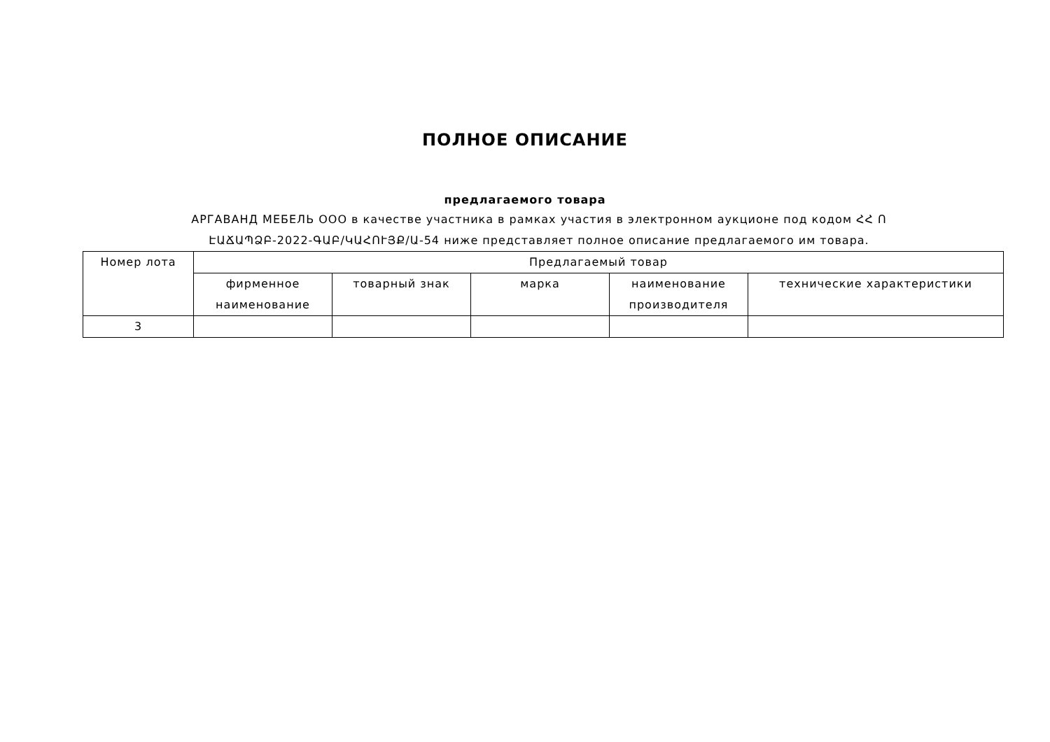ПОЛНОЕ ОПИСАНИЕ
предлагаемого товара
АРГАВАНД МЕБЕЛЬ ООО в качестве участника в рамках участия в электронном аукционе под кодом ՀՀ Ո ԷԱՃԱՊՁԲ-2022-ԳԱԲ/ԿԱՀՈՒՅՔ/Ա-54 ниже представляет полное описание предлагаемого им товара.
| Номер лота | Предлагаемый товар | | | | |
| --- | --- | --- | --- | --- | --- |
| | фирменное наименование | товарный знак | марка | наименование производителя | технические характеристики |
| 3 | | | | | |